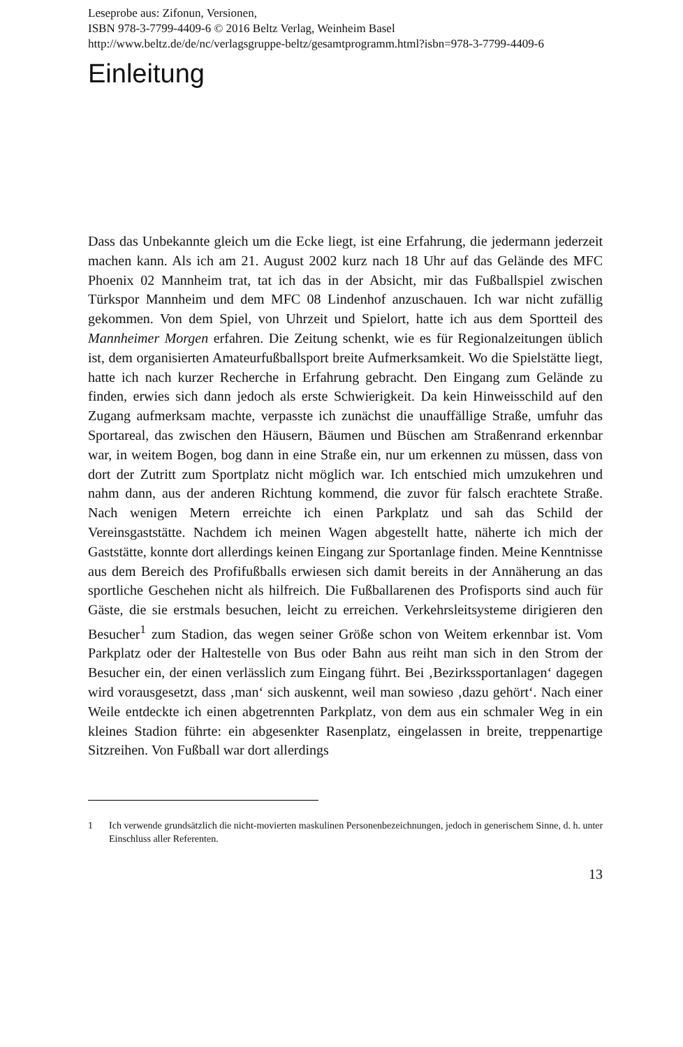Leseprobe aus: Zifonun, Versionen,
ISBN 978-3-7799-4409-6 © 2016 Beltz Verlag, Weinheim Basel
http://www.beltz.de/de/nc/verlagsgruppe-beltz/gesamtprogramm.html?isbn=978-3-7799-4409-6
Einleitung
Dass das Unbekannte gleich um die Ecke liegt, ist eine Erfahrung, die jedermann jederzeit machen kann. Als ich am 21. August 2002 kurz nach 18 Uhr auf das Gelände des MFC Phoenix 02 Mannheim trat, tat ich das in der Absicht, mir das Fußballspiel zwischen Türkspor Mannheim und dem MFC 08 Lindenhof anzuschauen. Ich war nicht zufällig gekommen. Von dem Spiel, von Uhrzeit und Spielort, hatte ich aus dem Sportteil des Mannheimer Morgen erfahren. Die Zeitung schenkt, wie es für Regionalzeitungen üblich ist, dem organisierten Amateurfußballsport breite Aufmerksamkeit. Wo die Spielstätte liegt, hatte ich nach kurzer Recherche in Erfahrung gebracht. Den Eingang zum Gelände zu finden, erwies sich dann jedoch als erste Schwierigkeit. Da kein Hinweisschild auf den Zugang aufmerksam machte, verpasste ich zunächst die unauffällige Straße, umfuhr das Sportareal, das zwischen den Häusern, Bäumen und Büschen am Straßenrand erkennbar war, in weitem Bogen, bog dann in eine Straße ein, nur um erkennen zu müssen, dass von dort der Zutritt zum Sportplatz nicht möglich war. Ich entschied mich umzukehren und nahm dann, aus der anderen Richtung kommend, die zuvor für falsch erachtete Straße. Nach wenigen Metern erreichte ich einen Parkplatz und sah das Schild der Vereinsgaststätte. Nachdem ich meinen Wagen abgestellt hatte, näherte ich mich der Gaststätte, konnte dort allerdings keinen Eingang zur Sportanlage finden. Meine Kenntnisse aus dem Bereich des Profifußballs erwiesen sich damit bereits in der Annäherung an das sportliche Geschehen nicht als hilfreich. Die Fußballarenen des Profisports sind auch für Gäste, die sie erstmals besuchen, leicht zu erreichen. Verkehrsleitsysteme dirigieren den Besucher<sup>1</sup> zum Stadion, das wegen seiner Größe schon von Weitem erkennbar ist. Vom Parkplatz oder der Haltestelle von Bus oder Bahn aus reiht man sich in den Strom der Besucher ein, der einen verlässlich zum Eingang führt. Bei ‚Bezirkssportanlagen‘ dagegen wird vorausgesetzt, dass ‚man‘ sich auskennt, weil man sowieso ‚dazu gehört‘. Nach einer Weile entdeckte ich einen abgetrennten Parkplatz, von dem aus ein schmaler Weg in ein kleines Stadion führte: ein abgesenkter Rasenplatz, eingelassen in breite, treppenartige Sitzreihen. Von Fußball war dort allerdings
1 Ich verwende grundsätzlich die nicht-movierten maskulinen Personenbezeichnungen, jedoch in generischem Sinne, d. h. unter Einschluss aller Referenten.
13